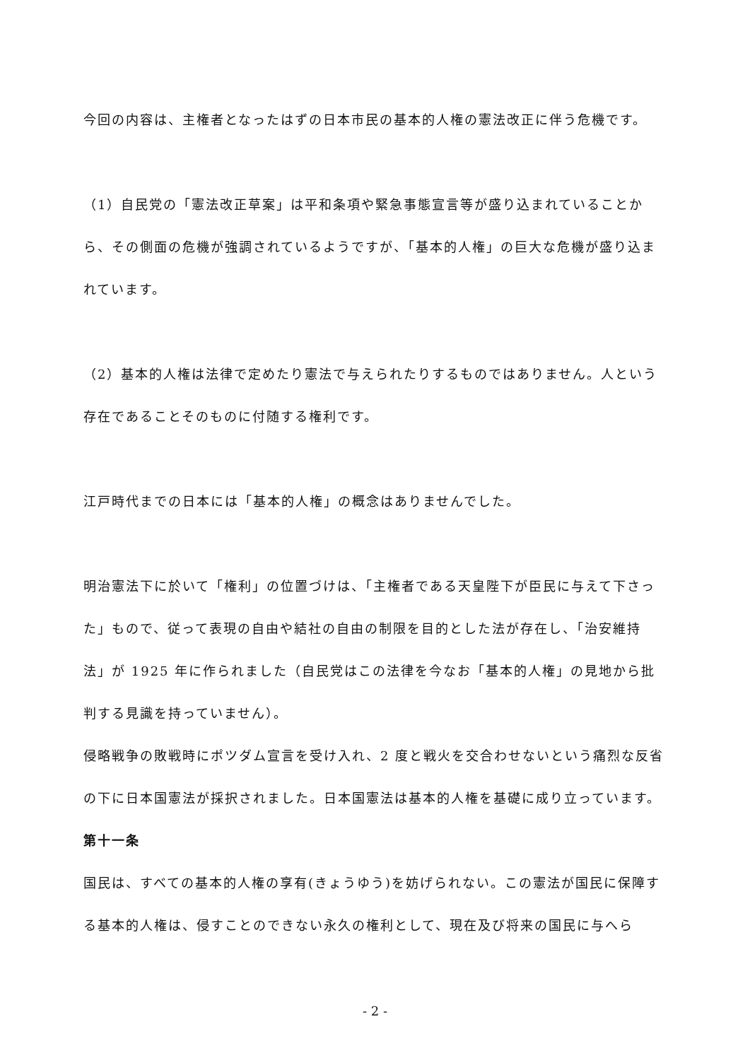今回の内容は、主権者となったはずの日本市民の基本的人権の憲法改正に伴う危機です。
（1）自民党の「憲法改正草案」は平和条項や緊急事態宣言等が盛り込まれていることから、その側面の危機が強調されているようですが、「基本的人権」の巨大な危機が盛り込まれています。
（2）基本的人権は法律で定めたり憲法で与えられたりするものではありません。人という存在であることそのものに付随する権利です。
江戸時代までの日本には「基本的人権」の概念はありませんでした。
明治憲法下に於いて「権利」の位置づけは、「主権者である天皇陛下が臣民に与えて下さった」もので、従って表現の自由や結社の自由の制限を目的とした法が存在し、「治安維持法」が 1925 年に作られました（自民党はこの法律を今なお「基本的人権」の見地から批判する見識を持っていません）。
侵略戦争の敗戦時にポツダム宣言を受け入れ、2 度と戦火を交合わせないという痛烈な反省の下に日本国憲法が採択されました。日本国憲法は基本的人権を基礎に成り立っています。
第十一条
国民は、すべての基本的人権の享有(きょうゆう)を妨げられない。この憲法が国民に保障する基本的人権は、侵すことのできない永久の権利として、現在及び将来の国民に与へら
- 2 -